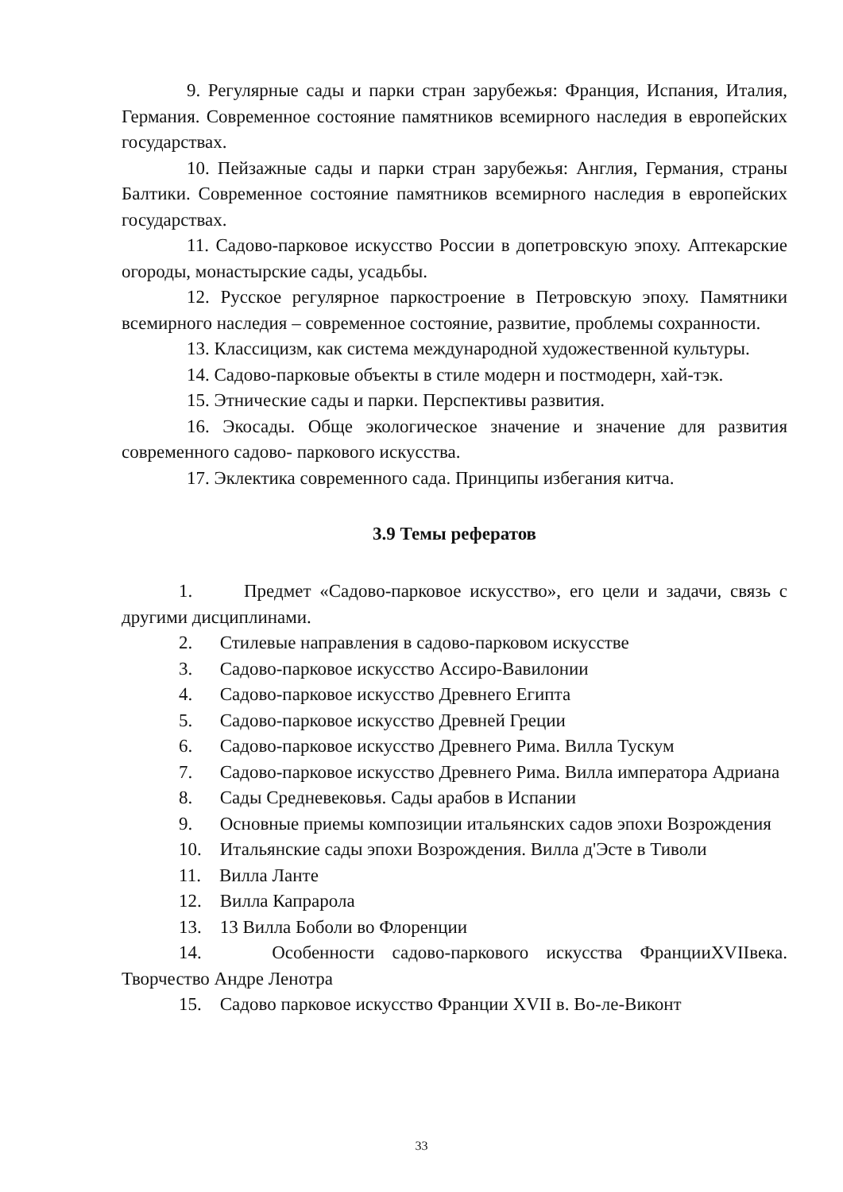9. Регулярные сады и парки стран зарубежья: Франция, Испания, Италия, Германия. Современное состояние памятников всемирного наследия в европейских государствах.
10. Пейзажные сады и парки стран зарубежья: Англия, Германия, страны Балтики. Современное состояние памятников всемирного наследия в европейских государствах.
11. Садово-парковое искусство России в допетровскую эпоху. Аптекарские огороды, монастырские сады, усадьбы.
12. Русское регулярное паркостроение в Петровскую эпоху. Памятники всемирного наследия – современное состояние, развитие, проблемы сохранности.
13. Классицизм, как система международной художественной культуры.
14. Садово-парковые объекты в стиле модерн и постмодерн, хай-тэк.
15. Этнические сады и парки. Перспективы развития.
16. Экосады. Обще экологическое значение и значение для развития современного садово- паркового искусства.
17. Эклектика современного сада. Принципы избегания китча.
3.9 Темы рефератов
1. Предмет «Садово-парковое искусство», его цели и задачи, связь с другими дисциплинами.
2. Стилевые направления в садово-парковом искусстве
3. Садово-парковое искусство Ассиро-Вавилонии
4. Садово-парковое искусство Древнего Египта
5. Садово-парковое искусство Древней Греции
6. Садово-парковое искусство Древнего Рима. Вилла Тускум
7. Садово-парковое искусство Древнего Рима. Вилла императора Адриана
8. Сады Средневековья. Сады арабов в Испании
9. Основные приемы композиции итальянских садов эпохи Возрождения
10. Итальянские сады эпохи Возрождения. Вилла д'Эсте в Тиволи
11. Вилла Ланте
12. Вилла Капрарола
13. 13 Вилла Боболи во Флоренции
14. Особенности садово-паркового искусства ФранцииXVIIвека. Творчество Андре Ленотра
15. Садово парковое искусство Франции XVII в. Во-ле-Виконт
33